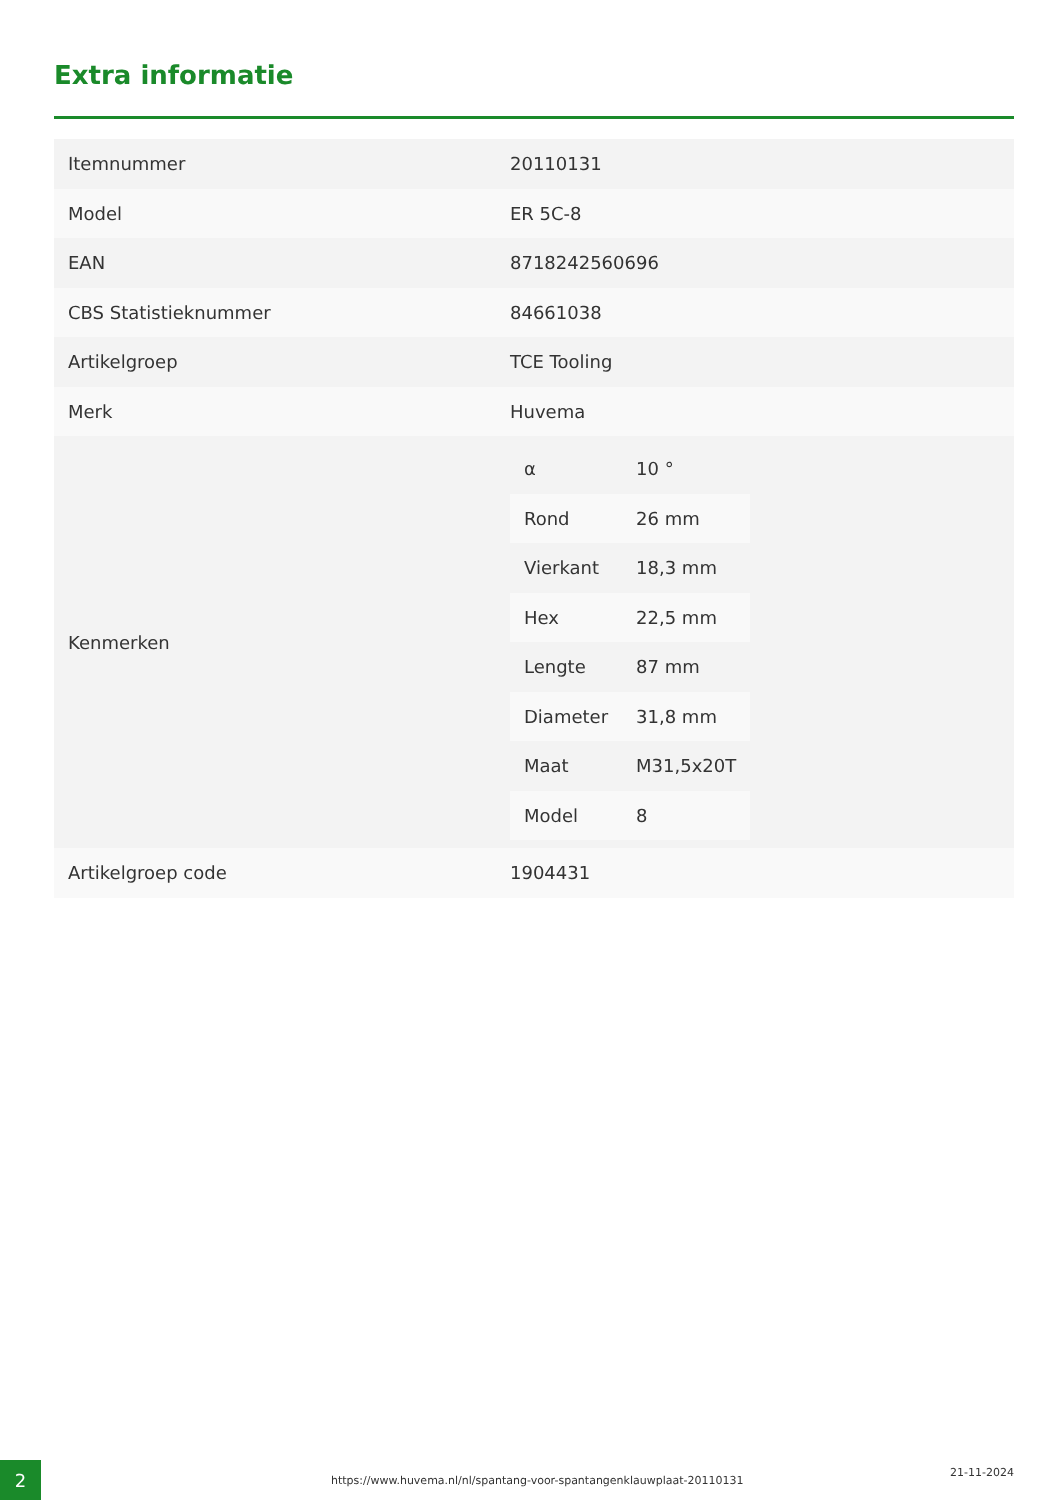Extra informatie
| Itemnummer | 20110131 |
| Model | ER 5C-8 |
| EAN | 8718242560696 |
| CBS Statistieknummer | 84661038 |
| Artikelgroep | TCE Tooling |
| Merk | Huvema |
| Kenmerken | / α / 10 ° / / Rond / 26 mm / / Vierkant / 18,3 mm / / Hex / 22,5 mm / / Lengte / 87 mm / / Diameter / 31,8 mm / / Maat / M31,5x20T / / Model / 8 / |
| Artikelgroep code | 1904431 |
2
https://www.huvema.nl/nl/spantang-voor-spantangenklauwplaat-20110131
21-11-2024